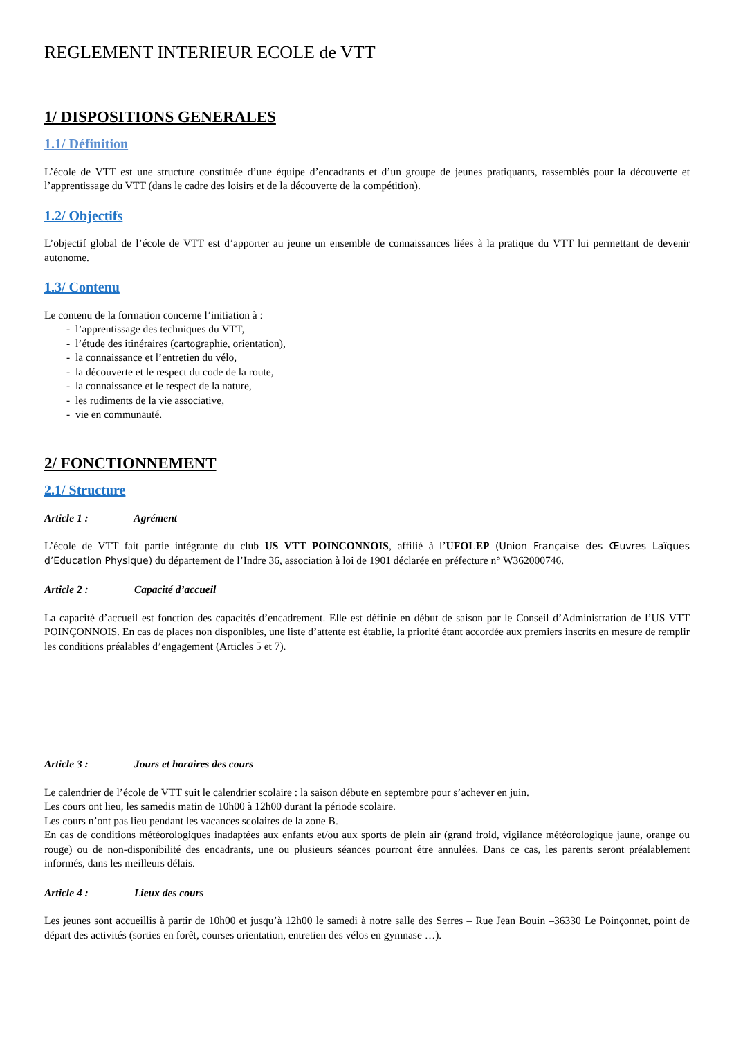REGLEMENT INTERIEUR ECOLE de VTT
1/ DISPOSITIONS GENERALES
1.1/ Définition
L’école de VTT est une structure constituée d’une équipe d’encadrants et d’un groupe de jeunes pratiquants, rassemblés pour la découverte et l’apprentissage du VTT (dans le cadre des loisirs et de la découverte de la compétition).
1.2/ Objectifs
L’objectif global de l’école de VTT est d’apporter au jeune un ensemble de connaissances liées à la pratique du VTT lui permettant de devenir autonome.
1.3/ Contenu
Le contenu de la formation concerne l’initiation à :
- l’apprentissage des techniques du VTT,
- l’étude des itinéraires (cartographie, orientation),
- la connaissance et l’entretien du vélo,
- la découverte et le respect du code de la route,
- la connaissance et le respect de la nature,
- les rudiments de la vie associative,
- vie en communauté.
2/ FONCTIONNEMENT
2.1/ Structure
Article 1 : Agrément
L’école de VTT fait partie intégrante du club US VTT POINCONNOIS, affilié à l’UFOLEP (Union Française des Œuvres Laïques d’Education Physique) du département de l’Indre 36, association à loi de 1901 déclarée en préfecture n° W362000746.
Article 2 : Capacité d’accueil
La capacité d’accueil est fonction des capacités d’encadrement. Elle est définie en début de saison par le Conseil d’Administration de l’US VTT POINÇONNOIS. En cas de places non disponibles, une liste d’attente est établie, la priorité étant accordée aux premiers inscrits en mesure de remplir les conditions préalables d’engagement (Articles 5 et 7).
Article 3 : Jours et horaires des cours
Le calendrier de l’école de VTT suit le calendrier scolaire : la saison débute en septembre pour s’achever en juin.
Les cours ont lieu, les samedis matin de 10h00 à 12h00 durant la période scolaire.
Les cours n’ont pas lieu pendant les vacances scolaires de la zone B.
En cas de conditions météorologiques inadaptées aux enfants et/ou aux sports de plein air (grand froid, vigilance météorologique jaune, orange ou rouge) ou de non-disponibilité des encadrants, une ou plusieurs séances pourront être annulées. Dans ce cas, les parents seront préalablement informés, dans les meilleurs délais.
Article 4 : Lieux des cours
Les jeunes sont accueillis à partir de 10h00 et jusqu’à 12h00 le samedi à notre salle des Serres – Rue Jean Bouin –36330 Le Poinçonnet, point de départ des activités (sorties en forêt, courses orientation, entretien des vélos en gymnase …).